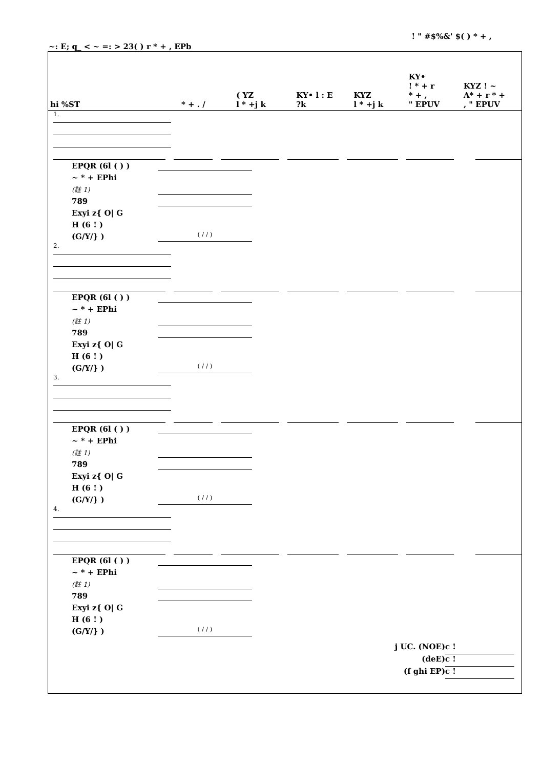! " #$%&' $( ) * + ,
~: E; q_ < ~ =: > 23( ) r * + , EPb
hi %ST
* + . /
( YZ
l * +j k
KY• l : E
?k
KYZ
l * +j k
KY•
! * + r
* + ,
" EPUV
KYZ ! ~
A* + r * +
, " EPUV
1.
EPQR (6l ( ) )
~ * + EPhi
(註 1)
789
Exyi z{ O| G
H (6 ! )
(G/Y/} ) ( / / )
2.
EPQR (6l ( ) )
~ * + EPhi
(註 1)
789
Exyi z{ O| G
H (6 ! )
(G/Y/} ) ( / / )
3.
EPQR (6l ( ) )
~ * + EPhi
(註 1)
789
Exyi z{ O| G
H (6 ! )
(G/Y/} ) ( / / )
4.
EPQR (6l ( ) )
~ * + EPhi
(註 1)
789
Exyi z{ O| G
H (6 ! )
(G/Y/} ) ( / / )
j UC. (NOE) c !
(deE) c !
(f ghi EP) c !